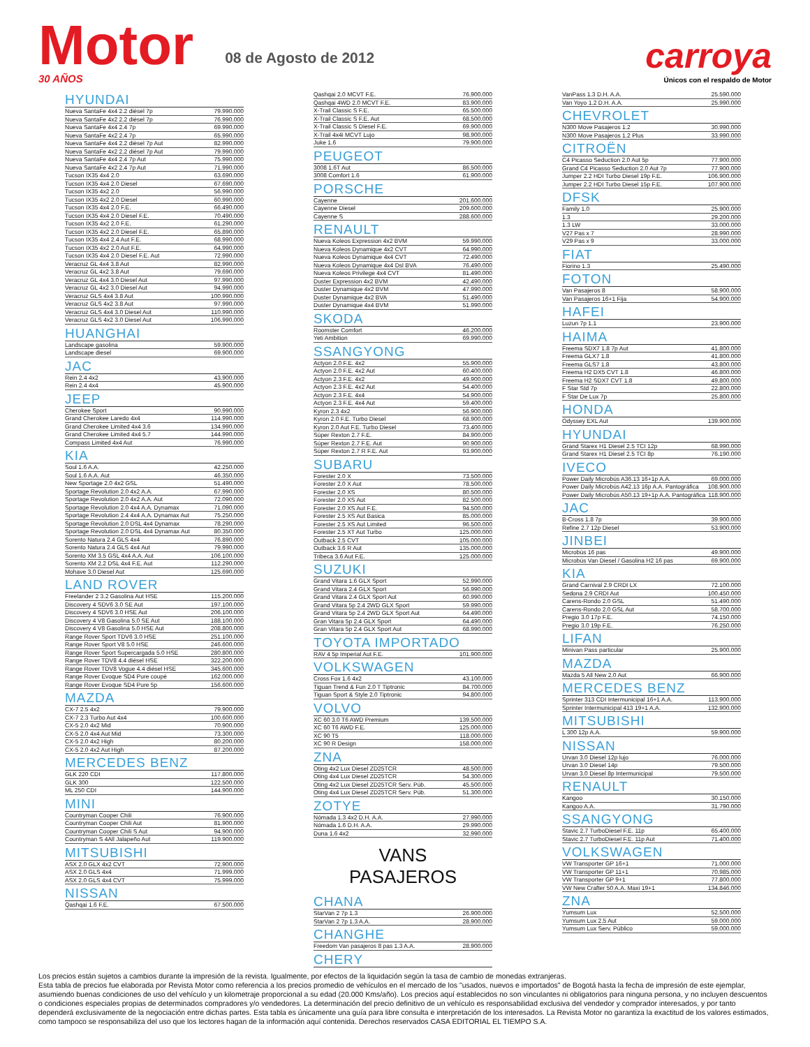Motor
30 AÑOS
08 de Agosto de 2012
carroya
Únicos con el respaldo de Motor
HYUNDAI
| Nueva SantaFe 4x4 2.2 diésel 7p | 79.990.000 |
| Nueva SantaFe 4x2 2.2 diésel 7p | 76.990.000 |
| Nueva SantaFe 4x4 2.4 7p | 69.990.000 |
| Nueva SantaFe 4x2 2.4 7p | 65.990.000 |
| Nueva SantaFe 4x4 2.2 diésel 7p Aut | 82.990.000 |
| Nueva SantaFe 4x2 2.2 diésel 7p Aut | 79.990.000 |
| Nueva SantaFe 4x4 2.4 7p Aut | 75.990.000 |
| Nueva SantaFe 4x2 2.4 7p Aut | 71.990.000 |
| Tucson IX35 4x4 2.0 | 63.690.000 |
| Tucson IX35 4x4 2.0 Diesel | 67.690.000 |
| Tucson IX35 4x2 2.0 | 56.990.000 |
| Tucson IX35 4x2 2.0 Diesel | 60.990.000 |
| Tucson IX35 4x4 2.0 F.E. | 66.490.000 |
| Tucson IX35 4x4 2.0 Diesel F.E. | 70.490.000 |
| Tucson IX35 4x2 2.0 F.E. | 61.290.000 |
| Tucson IX35 4x2 2.0 Diesel F.E. | 65.890.000 |
| Tucson IX35 4x4 2.4 Aut F.E. | 68.990.000 |
| Tucson IX35 4x2 2.0 Aut F.E. | 64.990.000 |
| Tucson IX35 4x4 2.0 Diesel F.E. Aut | 72.990.000 |
| Veracruz GL 4x4 3.8 Aut | 82.990.000 |
| Veracruz GL 4x2 3.8 Aut | 79.690.000 |
| Veracruz GL 4x4 3.0 Diesel Aut | 97.990.000 |
| Veracruz GL 4x2 3.0 Diesel Aut | 94.990.000 |
| Veracruz GLS 4x4 3.8 Aut | 100.990.000 |
| Veracruz GLS 4x2 3.8 Aut | 97.990.000 |
| Veracruz GLS 4x4 3.0 Diesel Aut | 110.990.000 |
| Veracruz GLS 4x2 3.0 Diesel Aut | 106.990.000 |
HUANGHAI
| Landscape gasolina | 59.900.000 |
| Landscape diesel | 69.900.000 |
JAC
| Rein 2.4 4x2 | 43.900.000 |
| Rein 2.4 4x4 | 45.900.000 |
JEEP
| Cherokee Sport | 90.990.000 |
| Grand Cherokee Laredo 4x4 | 114.990.000 |
| Grand Cherokee Limited 4x4 3.6 | 134.990.000 |
| Grand Cherokee Limited 4x4 5.7 | 144.990.000 |
| Compass Limited 4x4 Aut | 76.990.000 |
KIA
| Soul 1.6 A.A. | 42.250.000 |
| Soul 1.6 A.A. Aut | 46.350.000 |
| New Sportage 2.0 4x2 GSL | 51.490.000 |
| Sportage Revolution 2.0 4x2 A.A. | 67.990.000 |
| Sportage Revolution 2.0 4x2 A.A. Aut | 72.090.000 |
| Sportage Revolution 2.0 4x4 A.A. Dynamax | 71.090.000 |
| Sportage Revolution 2.4 4x4 A.A. Dynamax Aut | 75.250.000 |
| Sportage Revolution 2.0 DSL 4x4 Dynamax | 78.290.000 |
| Sportage Revolution 2.0 DSL 4x4 Dynamax Aut | 80.350.000 |
| Sorento Natura 2.4 GLS 4x4 | 76.890.000 |
| Sorento Natura 2.4 GLS 4x4 Aut | 79.990.000 |
| Sorento XM 3.5 GSL 4x4 A.A. Aut | 106.100.000 |
| Sorento XM 2.2 DSL 4x4 F.E. Aut | 112.290.000 |
| Mohave 3.0 Diesel Aut | 125.690.000 |
LAND ROVER
| Freelander 2 3.2 Gasolina Aut HSE | 115.200.000 |
| Discovery 4 SDV6 3.0 SE Aut | 197.100.000 |
| Discovery 4 SDV6 3.0 HSE Aut | 206.100.000 |
| Discovery 4 V8 Gasolina 5.0 SE Aut | 188.100.000 |
| Discovery 4 V8 Gasolina 5.0 HSE Aut | 208.800.000 |
| Range Rover Sport TDV6 3.0 HSE | 251.100.000 |
| Range Rover Sport V8 5.0 HSE | 246.600.000 |
| Range Rover Sport Supercargada 5.0 HSE | 280.800.000 |
| Range Rover TDV8 4.4 diésel HSE | 322.200.000 |
| Range Rover TDV8 Vogue 4.4 diésel HSE | 345.600.000 |
| Range Rover Evoque SD4 Pure coupé | 162.000.000 |
| Range Rover Evoque SD4 Pure 5p | 156.600.000 |
MAZDA
| CX-7 2.5 4x2 | 79.900.000 |
| CX-7 2.3 Turbo Aut 4x4 | 100.600.000 |
| CX-5 2.0 4x2 Mid | 70.900.000 |
| CX-5 2.0 4x4 Aut Mid | 73.300.000 |
| CX-5 2.0 4x2 High | 80.200.000 |
| CX-5 2.0 4x2 Aut High | 87.200.000 |
MERCEDES BENZ
| GLK 220 CDI | 117.800.000 |
| GLK 300 | 122.500.000 |
| ML 250 CDI | 144.900.000 |
MINI
| Countryman Cooper Chili | 76.900.000 |
| Countryman Cooper Chili Aut | 81.900.000 |
| Countryman Cooper Chili S Aut | 94.900.000 |
| Countryman S 4All Jalapeño Aut | 119.900.000 |
MITSUBISHI
| ASX 2.0 GLX 4x2 CVT | 72.900.000 |
| ASX 2.0 GLS 4x4 | 71.999.000 |
| ASX 2.0 GLS 4x4 CVT | 75.999.000 |
NISSAN
| Qashqai 1.6 F.E. | 67.500.000 |
| Qashqai 2.0 MCVT F.E. | 76.900.000 |
| Qashqai 4WD 2.0 MCVT F.E. | 83.900.000 |
| X-Trail Classic S F.E. | 65.500.000 |
| X-Trail Classic S F.E. Aut | 68.500.000 |
| X-Trail Classic S Diesel F.E. | 69.900.000 |
| X-Trail 4x4i MCVT Lujo | 98.900.000 |
| Juke 1.6 | 79.900.000 |
PEUGEOT
| 3008 1.6T Aut | 86.500.000 |
| 3008 Comfort 1.6 | 61.900.000 |
PORSCHE
| Cayenne | 201.600.000 |
| Cayenne Diesel | 209.600.000 |
| Cayenne S | 288.600.000 |
RENAULT
| Nueva Koleos Expression 4x2 BVM | 59.990.000 |
| Nueva Koleos Dynamique 4x2 CVT | 64.990.000 |
| Nueva Koleos Dynamique 4x4 CVT | 72.490.000 |
| Nueva Koleos Dynamique 4x4 Dsl BVA | 76.490.000 |
| Nueva Koleos Privilege 4x4 CVT | 81.490.000 |
| Duster Expression 4x2 BVM | 42.490.000 |
| Duster Dynamique 4x2 BVM | 47.990.000 |
| Duster Dynamique 4x2 BVA | 51.490.000 |
| Duster Dynamique 4x4 BVM | 51.990.000 |
SKODA
| Roomster Comfort | 46.200.000 |
| Yeti Ambition | 69.990.000 |
SSANGYONG
| Actyon 2.0 F.E. 4x2 | 55.900.000 |
| Actyon 2.0 F.E. 4x2 Aut | 60.400.000 |
| Actyon 2.3 F.E. 4x2 | 49.900.000 |
| Actyon 2.3 F.E. 4x2 Aut | 54.400.000 |
| Actyon 2.3 F.E. 4x4 | 54.900.000 |
| Actyon 2.3 F.E. 4x4 Aut | 59.400.000 |
| Kyron 2.3 4x2 | 56.900.000 |
| Kyron 2.0 F.E. Turbo Diesel | 68.900.000 |
| Kyron 2.0 Aut F.E. Turbo Diesel | 73.400.000 |
| Súper Rexton 2.7 F.E. | 84.900.000 |
| Súper Rexton 2.7 F.E. Aut | 90.900.000 |
| Súper Rexton 2.7 R F.E. Aut | 93.900.000 |
SUBARU
| Forester 2.0 X | 73.500.000 |
| Forester 2.0 X Aut | 78.500.000 |
| Forester 2.0 XS | 80.500.000 |
| Forester 2.0 XS Aut | 82.500.000 |
| Forester 2.0 XS Aut F.E. | 94.500.000 |
| Forester 2.5 XS Aut Basica | 85.000.000 |
| Forester 2.5 XS Aut Limited | 96.500.000 |
| Forester 2.5 XT Aut Turbo | 125.000.000 |
| Outback 2.5 CVT | 105.000.000 |
| Outback 3.6 R Aut | 135.000.000 |
| Tribeca 3.6 Aut F.E. | 125.000.000 |
SUZUKI
| Grand Vitara 1.6 GLX Sport | 52.990.000 |
| Grand Vitara 2.4 GLX Sport | 56.990.000 |
| Grand Vitara 2.4 GLX Sport Aut | 60.990.000 |
| Grand Vitara 5p 2.4 2WD GLX Sport | 59.990.000 |
| Grand Vitara 5p 2.4 2WD GLX Sport Aut | 64.490.000 |
| Gran Vitara 5p 2.4 GLX Sport | 64.490.000 |
| Gran Vitara 5p 2.4 GLX Sport Aut | 68.990.000 |
TOYOTA IMPORTADO
| RAV 4 5p Imperial Aut F.E. | 101.900.000 |
VOLKSWAGEN
| Cross Fox 1.6 4x2 | 43.100.000 |
| Tiguan Trend & Fun 2.0 T Tiptronic | 84.700.000 |
| Tiguan Sport & Style 2.0 Tiptronic | 94.800.000 |
VOLVO
| XC 60 3.0 T6 AWD Premium | 139.500.000 |
| XC 60 T6 AWD F.E. | 125.000.000 |
| XC 90 T5 | 118.000.000 |
| XC 90 R Design | 158.000.000 |
ZNA
| Oting 4x2 Lux Diesel ZD25TCR | 48.500.000 |
| Oting 4x4 Lux Diesel ZD25TCR | 54.300.000 |
| Oting 4x2 Lux Diesel ZD25TCR Serv. Púb. | 45.500.000 |
| Oting 4x4 Lux Diesel ZD25TCR Serv. Púb. | 51.300.000 |
ZOTYE
| Nómada 1.3 4x2 D.H. A.A. | 27.990.000 |
| Nómada 1.6 D.H. A.A. | 29.990.000 |
| Duna 1.6 4x2 | 32.990.000 |
VANS
PASAJEROS
CHANA
| StarVan 2 7p 1.3 | 26.900.000 |
| StarVan 2 7p 1.3 A.A. | 28.900.000 |
CHANGHE
| Freedom Van pasajeros 8 pas 1.3 A.A. | 28.900.000 |
CHERY
| VanPass 1.3 D.H. A.A. | 25.590.000 |
| Van Yoyo 1.2 D.H. A.A. | 25.990.000 |
CHEVROLET
| N300 Move Pasajeros 1.2 | 30.990.000 |
| N300 Move Pasajeros 1.2 Plus | 33.990.000 |
CITROËN
| C4 Picasso Seduction 2.0 Aut 5p | 77.900.000 |
| Grand C4 Picasso Seduction 2.0 Aut 7p | 77.900.000 |
| Jumper 2.2 HDI Turbo Diesel 19p F.E. | 106.900.000 |
| Jumper 2.2 HDI Turbo Diesel 15p F.E. | 107.900.000 |
DFSK
| Family 1.0 | 25.900.000 |
| 1.3 | 29.200.000 |
| 1.3 LW | 33.000.000 |
| V27 Pas x 7 | 28.990.000 |
| V29 Pas x 9 | 33.000.000 |
FIAT
| Fiorino 1.3 | 25.490.000 |
FOTON
| Van Pasajeros 8 | 58.900.000 |
| Van Pasajeros 16+1 Fija | 54.900.000 |
HAFEI
| Luzun 7p 1.1 | 23.900.000 |
HAIMA
| Freema SDX7 1.8 7p Aut | 41.800.000 |
| Freema GLX7 1.8 | 41.800.000 |
| Freema GLS7 1.8 | 43.800.000 |
| Freema H2 DX5 CVT 1.8 | 46.800.000 |
| Freema H2 SDX7 CVT 1.8 | 49.800.000 |
| F Star Std 7p | 22.800.000 |
| F Star De Lux 7p | 25.800.000 |
HONDA
| Odyssey EXL Aut | 139.900.000 |
HYUNDAI
| Grand Starex H1 Diesel 2.5 TCI 12p | 68.990.000 |
| Grand Starex H1 Diesel 2.5 TCI 8p | 76.190.000 |
IVECO
| Power Daily Microbús A36.13 16+1p A.A. | 69.000.000 |
| Power Daily Microbús A42.13 16p A.A. Pantográfica | 108.900.000 |
| Power Daily Microbús A50.13 19+1p A.A. Pantográfica | 118.900.000 |
JAC
| B-Cross 1.8 7p | 39.900.000 |
| Refine 2.7 12p Diesel | 53.900.000 |
JINBEI
| Microbús 16 pas | 49.900.000 |
| Microbús Van Diesel / Gasolina H2 16 pas | 69.900.000 |
KIA
| Grand Carnival 2.9 CRDI LX | 72.100.000 |
| Sedona 2.9 CRDI Aut | 100.450.000 |
| Carens-Rondo 2.0 GSL | 51.490.000 |
| Carens-Rondo 2.0 GSL Aut | 58.700.000 |
| Pregio 3.0 17p F.E. | 74.150.000 |
| Pregio 3.0 19p F.E. | 76.250.000 |
LIFAN
| Minivan Pass particular | 25.900.000 |
MAZDA
| Mazda 5 All New 2.0 Aut | 66.900.000 |
MERCEDES BENZ
| Sprinter 313 CDI Intermunicipal 16+1 A.A. | 113.900.000 |
| Sprinter Intermunicipal 413 19+1 A.A. | 132.900.000 |
MITSUBISHI
| L 300 12p A.A. | 59.900.000 |
NISSAN
| Urvan 3.0 Diesel 12p lujo | 76.000.000 |
| Urvan 3.0 Diesel 14p | 79.500.000 |
| Urvan 3.0 Diesel 8p Intermunicipal | 79.500.000 |
RENAULT
| Kangoo | 30.150.000 |
| Kangoo A.A. | 31.790.000 |
SSANGYONG
| Stavic 2.7 TurboDiesel F.E. 11p | 65.400.000 |
| Stavic 2.7 TurboDiesel F.E. 11p Aut | 71.400.000 |
VOLKSWAGEN
| VW Transporter GP 16+1 | 71.000.000 |
| VW Transporter GP 11+1 | 70.985.000 |
| VW Transporter GP 9+1 | 77.800.000 |
| VW New Crafter 50 A.A. Maxi 19+1 | 134.846.000 |
ZNA
| Yumsum Lux | 52.500.000 |
| Yumsum Lux 2.5 Aut | 59.000.000 |
| Yumsum Lux Serv. Público | 59.000.000 |
Los precios están sujetos a cambios durante la impresión de la revista. Igualmente, por efectos de la liquidación según la tasa de cambio de monedas extranjeras.
Esta tabla de precios fue elaborada por Revista Motor como referencia a los precios promedio de vehículos en el mercado de los "usados, nuevos e importados" de Bogotá hasta la fecha de impresión de este ejemplar, asumiendo buenas condiciones de uso del vehículo y un kilometraje proporcional a su edad (20.000 Kms/año). Los precios aquí establecidos no son vinculantes ni obligatorios para ninguna persona, y no incluyen descuentos o condiciones especiales propias de determinados compradores y/o vendedores. La determinación del precio definitivo de un vehículo es responsabilidad exclusiva del vendedor y comprador interesados, y por tanto dependerá exclusivamente de la negociación entre dichas partes. Esta tabla es únicamente una guía para libre consulta e interpretación de los interesados. La Revista Motor no garantiza la exactitud de los valores estimados, como tampoco se responsabiliza del uso que los lectores hagan de la información aquí contenida. Derechos reservados CASA EDITORIAL EL TIEMPO S.A.